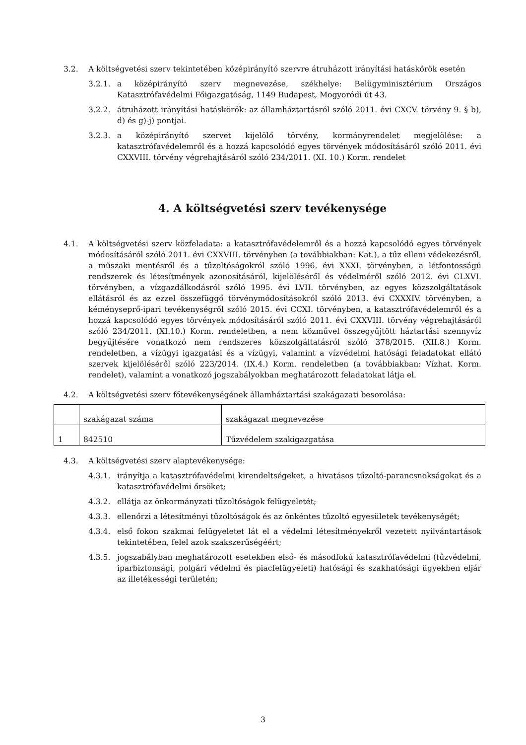3.2. A költségvetési szerv tekintetében középirányító szervre átruházott irányítási hatáskörök esetén
3.2.1. a középirányító szerv megnevezése, székhelye: Belügyminisztérium Országos Katasztrófavédelmi Főigazgatóság, 1149 Budapest, Mogyoródi út 43.
3.2.2. átruházott irányítási hatáskörök: az államháztartásról szóló 2011. évi CXCV. törvény 9. § b), d) és g)-j) pontjai.
3.2.3. a középirányító szervet kijelölő törvény, kormányrendelet megjelölése: a katasztrófavédelemről és a hozzá kapcsolódó egyes törvények módosításáról szóló 2011. évi CXXVIII. törvény végrehajtásáról szóló 234/2011. (XI. 10.) Korm. rendelet
4. A költségvetési szerv tevékenysége
4.1. A költségvetési szerv közfeladata: a katasztrófavédelemről és a hozzá kapcsolódó egyes törvények módosításáról szóló 2011. évi CXXVIII. törvényben (a továbbiakban: Kat.), a tűz elleni védekezésről, a műszaki mentésről és a tűzoltóságokról szóló 1996. évi XXXI. törvényben, a létfontosságú rendszerek és létesítmények azonosításáról, kijelöléséről és védelméről szóló 2012. évi CLXVI. törvényben, a vízgazdálkodásról szóló 1995. évi LVII. törvényben, az egyes közszolgáltatások ellátásról és az ezzel összefüggő törvénymódosításokról szóló 2013. évi CXXXIV. törvényben, a kéményseprő-ipari tevékenységről szóló 2015. évi CCXI. törvényben, a katasztrófavédelemről és a hozzá kapcsolódó egyes törvények módosításáról szóló 2011. évi CXXVIII. törvény végrehajtásáról szóló 234/2011. (XI.10.) Korm. rendeletben, a nem közművel összegyűjtött háztartási szennyvíz begyűjtésére vonatkozó nem rendszeres közszolgáltatásról szóló 378/2015. (XII.8.) Korm. rendeletben, a vízügyi igazgatási és a vízügyi, valamint a vízvédelmi hatósági feladatokat ellátó szervek kijelöléséről szóló 223/2014. (IX.4.) Korm. rendeletben (a továbbiakban: Vízhat. Korm. rendelet), valamint a vonatkozó jogszabályokban meghatározott feladatokat látja el.
4.2. A költségvetési szerv főtevékenységének államháztartási szakágazati besorolása:
| | szakágazat száma | szakágazat megnevezése |
| 1 | 842510 | Tűzvédelem szakigazgatása |
4.3. A költségvetési szerv alaptevékenysége:
4.3.1. irányítja a katasztrófavédelmi kirendeltségeket, a hivatásos tűzoltó-parancsnokságokat és a katasztrófavédelmi őrsöket;
4.3.2. ellátja az önkormányzati tűzoltóságok felügyeletét;
4.3.3. ellenőrzi a létesítményi tűzoltóságok és az önkéntes tűzoltó egyesületek tevékenységét;
4.3.4. első fokon szakmai felügyeletet lát el a védelmi létesítményekről vezetett nyilvántartások tekintetében, felel azok szakszerűségéért;
4.3.5. jogszabályban meghatározott esetekben első- és másodfokú katasztrófavédelmi (tűzvédelmi, iparbiztonsági, polgári védelmi és piacfelügyeleti) hatósági és szakhatósági ügyekben eljár az illetékességi területén;
3